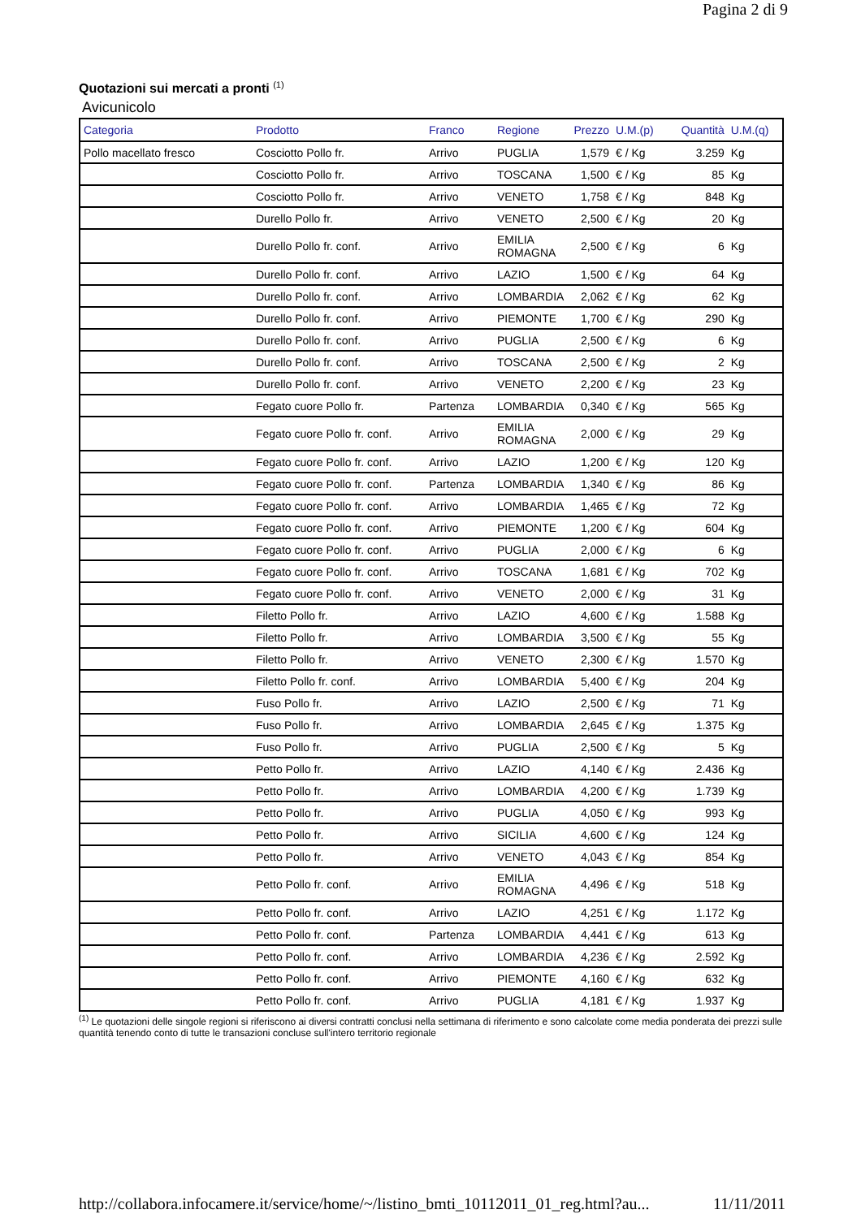Pagina 2 di 9
Quotazioni sui mercati a pronti <sup>(1)</sup>
Avicunicolo
| Categoria | Prodotto | Franco | Regione | Prezzo | U.M.(p) | Quantità | U.M.(q) |
| --- | --- | --- | --- | --- | --- | --- | --- |
| Pollo macellato fresco | Cosciotto Pollo fr. | Arrivo | PUGLIA | 1,579 | € / Kg | 3.259 | Kg |
| | Cosciotto Pollo fr. | Arrivo | TOSCANA | 1,500 | € / Kg | 85 | Kg |
| | Cosciotto Pollo fr. | Arrivo | VENETO | 1,758 | € / Kg | 848 | Kg |
| | Durello Pollo fr. | Arrivo | VENETO | 2,500 | € / Kg | 20 | Kg |
| | Durello Pollo fr. conf. | Arrivo | EMILIA ROMAGNA | 2,500 | € / Kg | 6 | Kg |
| | Durello Pollo fr. conf. | Arrivo | LAZIO | 1,500 | € / Kg | 64 | Kg |
| | Durello Pollo fr. conf. | Arrivo | LOMBARDIA | 2,062 | € / Kg | 62 | Kg |
| | Durello Pollo fr. conf. | Arrivo | PIEMONTE | 1,700 | € / Kg | 290 | Kg |
| | Durello Pollo fr. conf. | Arrivo | PUGLIA | 2,500 | € / Kg | 6 | Kg |
| | Durello Pollo fr. conf. | Arrivo | TOSCANA | 2,500 | € / Kg | 2 | Kg |
| | Durello Pollo fr. conf. | Arrivo | VENETO | 2,200 | € / Kg | 23 | Kg |
| | Fegato cuore Pollo fr. | Partenza | LOMBARDIA | 0,340 | € / Kg | 565 | Kg |
| | Fegato cuore Pollo fr. conf. | Arrivo | EMILIA ROMAGNA | 2,000 | € / Kg | 29 | Kg |
| | Fegato cuore Pollo fr. conf. | Arrivo | LAZIO | 1,200 | € / Kg | 120 | Kg |
| | Fegato cuore Pollo fr. conf. | Partenza | LOMBARDIA | 1,340 | € / Kg | 86 | Kg |
| | Fegato cuore Pollo fr. conf. | Arrivo | LOMBARDIA | 1,465 | € / Kg | 72 | Kg |
| | Fegato cuore Pollo fr. conf. | Arrivo | PIEMONTE | 1,200 | € / Kg | 604 | Kg |
| | Fegato cuore Pollo fr. conf. | Arrivo | PUGLIA | 2,000 | € / Kg | 6 | Kg |
| | Fegato cuore Pollo fr. conf. | Arrivo | TOSCANA | 1,681 | € / Kg | 702 | Kg |
| | Fegato cuore Pollo fr. conf. | Arrivo | VENETO | 2,000 | € / Kg | 31 | Kg |
| | Filetto Pollo fr. | Arrivo | LAZIO | 4,600 | € / Kg | 1.588 | Kg |
| | Filetto Pollo fr. | Arrivo | LOMBARDIA | 3,500 | € / Kg | 55 | Kg |
| | Filetto Pollo fr. | Arrivo | VENETO | 2,300 | € / Kg | 1.570 | Kg |
| | Filetto Pollo fr. conf. | Arrivo | LOMBARDIA | 5,400 | € / Kg | 204 | Kg |
| | Fuso Pollo fr. | Arrivo | LAZIO | 2,500 | € / Kg | 71 | Kg |
| | Fuso Pollo fr. | Arrivo | LOMBARDIA | 2,645 | € / Kg | 1.375 | Kg |
| | Fuso Pollo fr. | Arrivo | PUGLIA | 2,500 | € / Kg | 5 | Kg |
| | Petto Pollo fr. | Arrivo | LAZIO | 4,140 | € / Kg | 2.436 | Kg |
| | Petto Pollo fr. | Arrivo | LOMBARDIA | 4,200 | € / Kg | 1.739 | Kg |
| | Petto Pollo fr. | Arrivo | PUGLIA | 4,050 | € / Kg | 993 | Kg |
| | Petto Pollo fr. | Arrivo | SICILIA | 4,600 | € / Kg | 124 | Kg |
| | Petto Pollo fr. | Arrivo | VENETO | 4,043 | € / Kg | 854 | Kg |
| | Petto Pollo fr. conf. | Arrivo | EMILIA ROMAGNA | 4,496 | € / Kg | 518 | Kg |
| | Petto Pollo fr. conf. | Arrivo | LAZIO | 4,251 | € / Kg | 1.172 | Kg |
| | Petto Pollo fr. conf. | Partenza | LOMBARDIA | 4,441 | € / Kg | 613 | Kg |
| | Petto Pollo fr. conf. | Arrivo | LOMBARDIA | 4,236 | € / Kg | 2.592 | Kg |
| | Petto Pollo fr. conf. | Arrivo | PIEMONTE | 4,160 | € / Kg | 632 | Kg |
| | Petto Pollo fr. conf. | Arrivo | PUGLIA | 4,181 | € / Kg | 1.937 | Kg |
<sup>(1)</sup> Le quotazioni delle singole regioni si riferiscono ai diversi contratti conclusi nella settimana di riferimento e sono calcolate come media ponderata dei prezzi sulle quantità tenendo conto di tutte le transazioni concluse sull'intero territorio regionale
http://collabora.infocamere.it/service/home/~/listino_bmti_10112011_01_reg.html?au... 11/11/2011